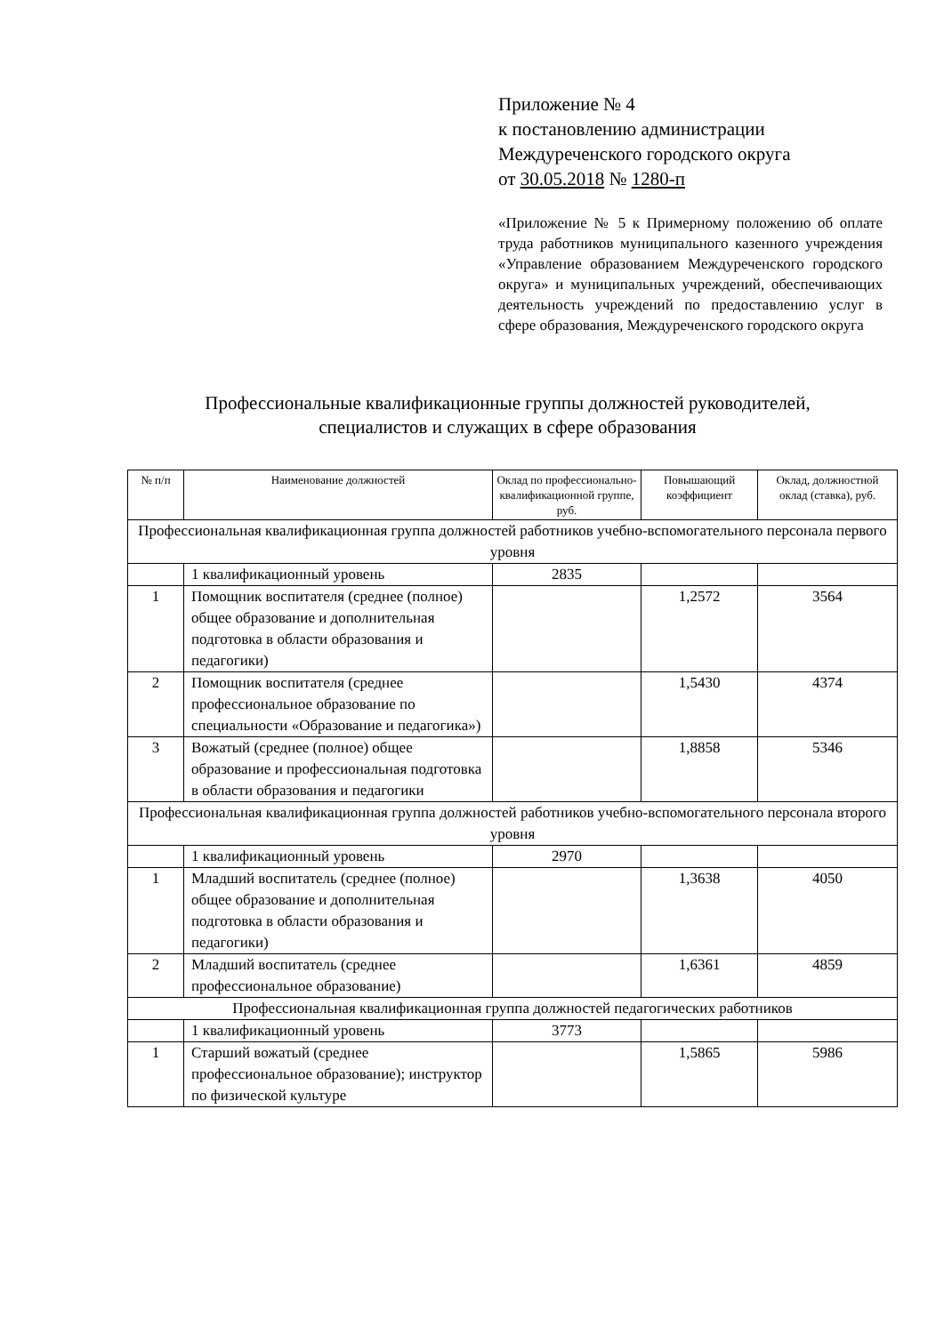Приложение № 4
к постановлению администрации
Междуреченского городского округа
от 30.05.2018 № 1280-п
«Приложение № 5 к Примерному положению об оплате труда работников муниципального казенного учреждения «Управление образованием Междуреченского городского округа» и муниципальных учреждений, обеспечивающих деятельность учреждений по предоставлению услуг в сфере образования, Междуреченского городского округа
Профессиональные квалификационные группы должностей руководителей,
специалистов и служащих в сфере образования
| № п/п | Наименование должностей | Оклад по профессионально-квалификационной группе, руб. | Повышающий коэффициент | Оклад, должностной оклад (ставка), руб. |
| --- | --- | --- | --- | --- |
| Профессиональная квалификационная группа должностей работников учебно-вспомогательного персонала первого уровня | | | | |
| | 1 квалификационный уровень | 2835 | | |
| 1 | Помощник воспитателя (среднее (полное) общее образование и дополнительная подготовка в области образования и педагогики) | | 1,2572 | 3564 |
| 2 | Помощник воспитателя (среднее профессиональное образование по специальности «Образование и педагогика») | | 1,5430 | 4374 |
| 3 | Вожатый (среднее (полное) общее образование и профессиональная подготовка в области образования и педагогики | | 1,8858 | 5346 |
| Профессиональная квалификационная группа должностей работников учебно-вспомогательного персонала второго уровня | | | | |
| | 1 квалификационный уровень | 2970 | | |
| 1 | Младший воспитатель (среднее (полное) общее образование и дополнительная подготовка в области образования и педагогики) | | 1,3638 | 4050 |
| 2 | Младший воспитатель (среднее профессиональное образование) | | 1,6361 | 4859 |
| Профессиональная квалификационная группа должностей педагогических работников | | | | |
| | 1 квалификационный уровень | 3773 | | |
| 1 | Старший вожатый (среднее профессиональное образование); инструктор по физической культуре | | 1,5865 | 5986 |